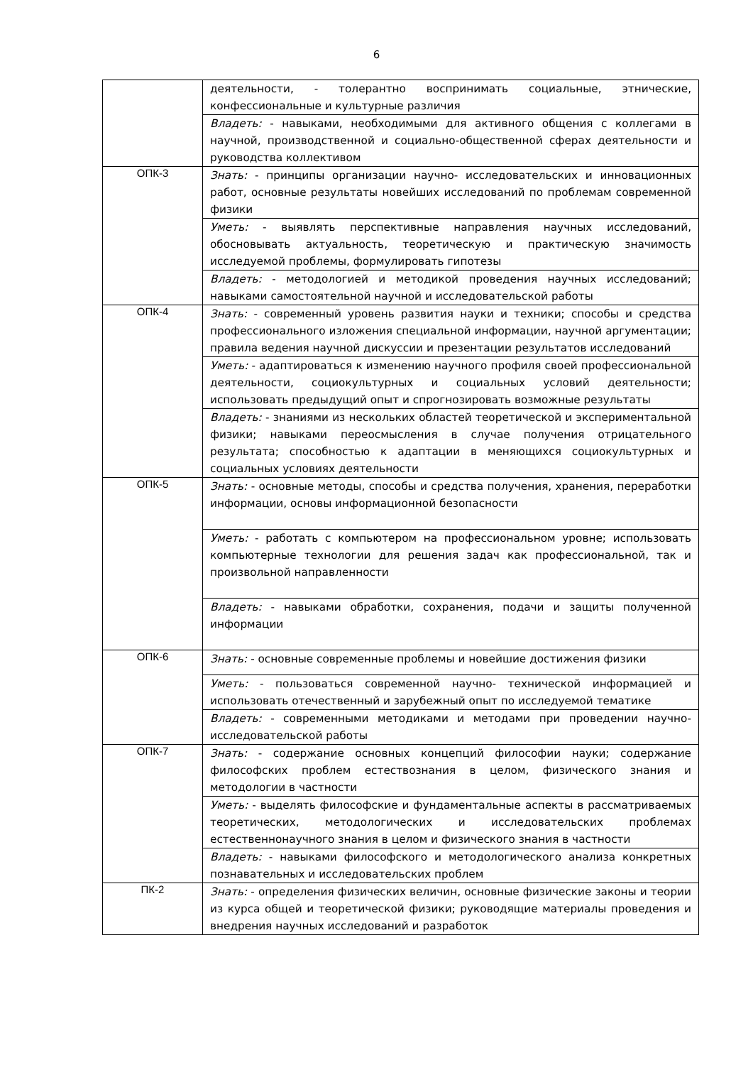6
| | деятельности, - толерантно воспринимать социальные, этнические, конфессиональные и культурные различия |
| | Владеть: - навыками, необходимыми для активного общения с коллегами в научной, производственной и социально-общественной сферах деятельности и руководства коллективом |
| ОПК-3 | Знать: - принципы организации научно- исследовательских и инновационных работ, основные результаты новейших исследований по проблемам современной физики |
| | Уметь: - выявлять перспективные направления научных исследований, обосновывать актуальность, теоретическую и практическую значимость исследуемой проблемы, формулировать гипотезы |
| | Владеть: - методологией и методикой проведения научных исследований; навыками самостоятельной научной и исследовательской работы |
| ОПК-4 | Знать: - современный уровень развития науки и техники; способы и средства профессионального изложения специальной информации, научной аргументации; правила ведения научной дискуссии и презентации результатов исследований |
| | Уметь: - адаптироваться к изменению научного профиля своей профессиональной деятельности, социокультурных и социальных условий деятельности; использовать предыдущий опыт и спрогнозировать возможные результаты |
| | Владеть: - знаниями из нескольких областей теоретической и экспериментальной физики; навыками переосмысления в случае получения отрицательного результата; способностью к адаптации в меняющихся социокультурных и социальных условиях деятельности |
| ОПК-5 | Знать: - основные методы, способы и средства получения, хранения, переработки информации, основы информационной безопасности |
| | Уметь: - работать с компьютером на профессиональном уровне; использовать компьютерные технологии для решения задач как профессиональной, так и произвольной направленности |
| | Владеть: - навыками обработки, сохранения, подачи и защиты полученной информации |
| ОПК-6 | Знать: - основные современные проблемы и новейшие достижения физики |
| | Уметь: - пользоваться современной научно- технической информацией и использовать отечественный и зарубежный опыт по исследуемой тематике |
| | Владеть: - современными методиками и методами при проведении научно-исследовательской работы |
| ОПК-7 | Знать: - содержание основных концепций философии науки; содержание философских проблем естествознания в целом, физического знания и методологии в частности |
| | Уметь: - выделять философские и фундаментальные аспекты в рассматриваемых теоретических, методологических и исследовательских проблемах естественнонаучного знания в целом и физического знания в частности |
| | Владеть: - навыками философского и методологического анализа конкретных познавательных и исследовательских проблем |
| ПК-2 | Знать: - определения физических величин, основные физические законы и теории из курса общей и теоретической физики; руководящие материалы проведения и внедрения научных исследований и разработок |